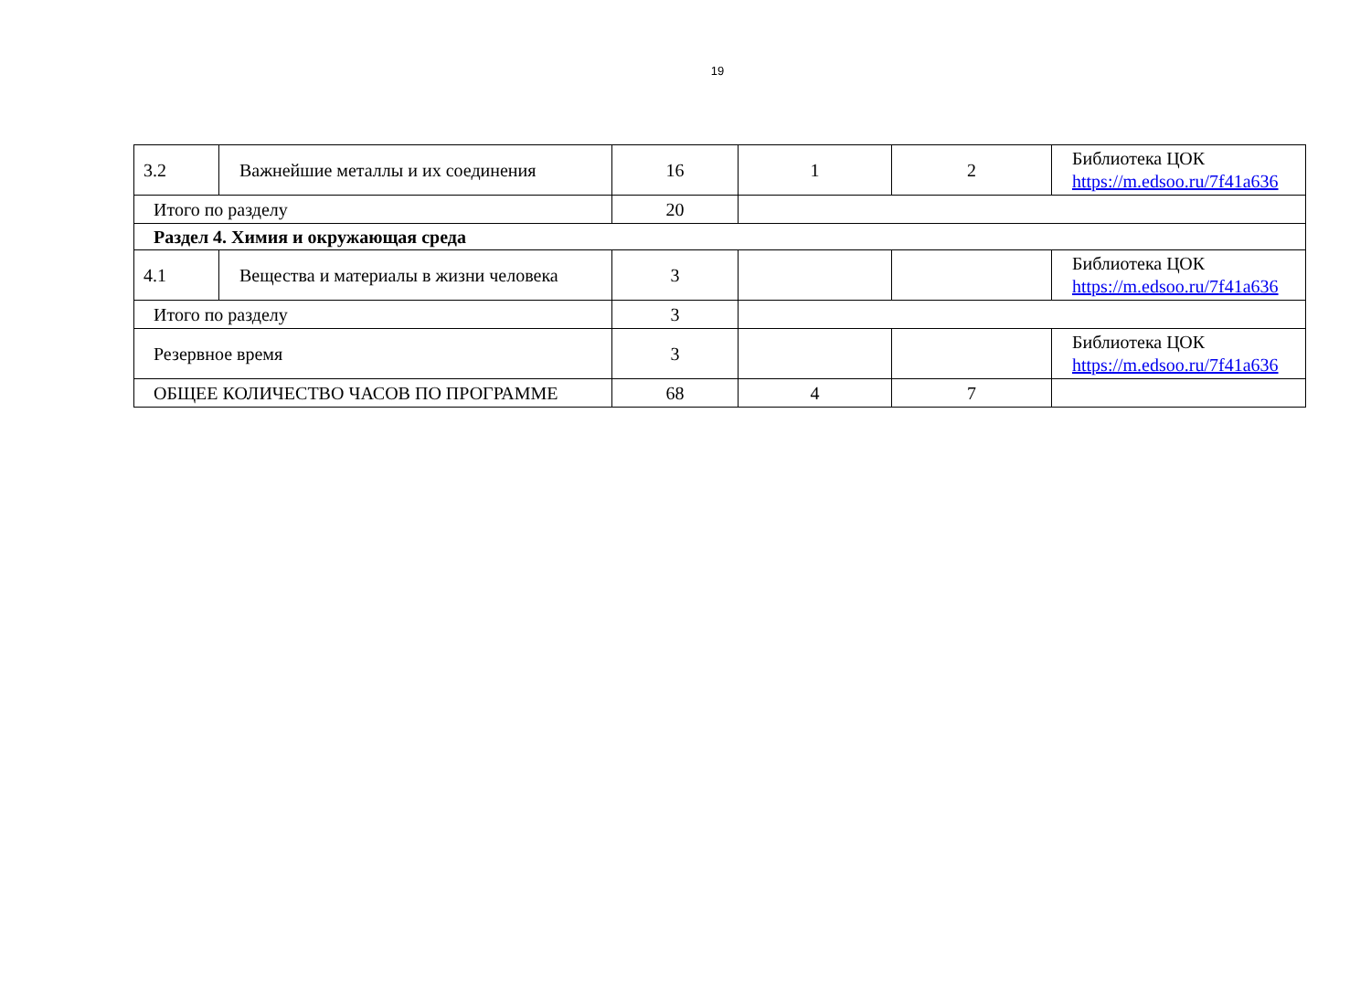19
| 3.2 | Важнейшие металлы и их соединения | 16 | 1 | 2 | Библиотека ЦОК https://m.edsoo.ru/7f41a636 |
| Итого по разделу | | 20 | | | |
| Раздел 4. Химия и окружающая среда | | | | | |
| 4.1 | Вещества и материалы в жизни человека | 3 | | | Библиотека ЦОК https://m.edsoo.ru/7f41a636 |
| Итого по разделу | | 3 | | | |
| Резервное время | | 3 | | | Библиотека ЦОК https://m.edsoo.ru/7f41a636 |
| ОБЩЕЕ КОЛИЧЕСТВО ЧАСОВ ПО ПРОГРАММЕ | | 68 | 4 | 7 | |